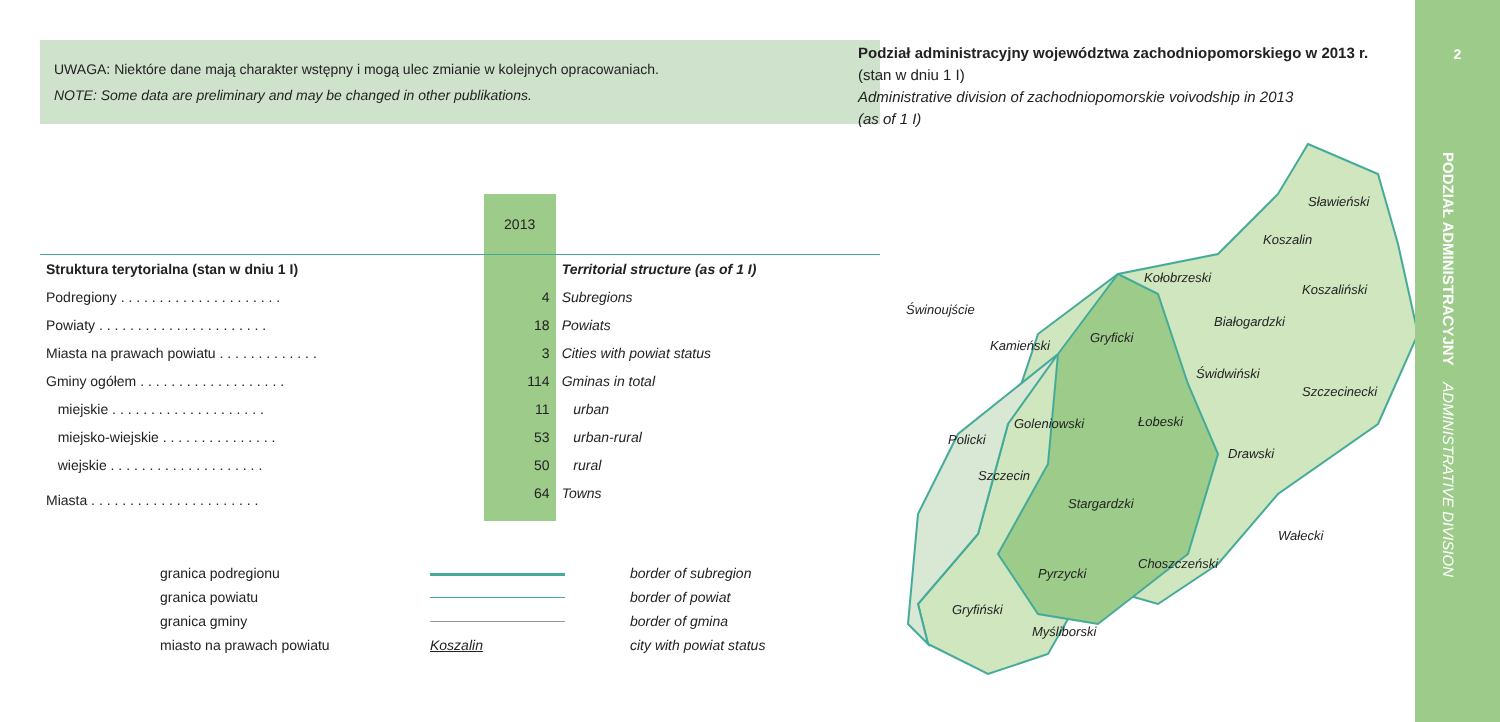UWAGA: Niektóre dane mają charakter wstępny i mogą ulec zmianie w kolejnych opracowaniach.
NOTE: Some data are preliminary and may be changed in other publikations.
| | 2013 | |
| --- | --- | --- |
| Struktura terytorialna (stan w dniu 1 I) | | Territorial structure (as of 1 I) |
| Podregiony . . . . . . . . . . . . . . . . . . . . . | 4 | Subregions |
| Powiaty . . . . . . . . . . . . . . . . . . . . . . | 18 | Powiats |
| Miasta na prawach powiatu . . . . . . . . . . . . . | 3 | Cities with powiat status |
| Gminy ogółem . . . . . . . . . . . . . . . . . . . | 114 | Gminas in total |
| miejskie . . . . . . . . . . . . . . . . . . . . | 11 | urban |
| miejsko-wiejskie . . . . . . . . . . . . . . . | 53 | urban-rural |
| wiejskie . . . . . . . . . . . . . . . . . . . . | 50 | rural |
| Miasta . . . . . . . . . . . . . . . . . . . . . . | 64 | Towns |
granica podregionu border of subregion
granica powiatu border of powiat
granica gminy border of gmina
miasto na prawach powiatu Koszalin city with powiat status
Podział administracyjny województwa zachodniopomorskiego w 2013 r.
(stan w dniu 1 I)
Administrative division of zachodniopomorskie voivodship in 2013
(as of 1 I)
Sławieński
Koszalin
Koszaliński
Kołobrzeski
Białogardzki
Świnoujście
Kamieński
Gryficki
Świdwiński
Szczecinecki
Goleniowski
Łobeski
Policki
Drawski
Szczecin
Stargardzki
Wałecki
Choszczeński
Pyrzycki
Gryfiński
Myśliborski
2
PODZIAŁ ADMINISTRACYJNY ADMINISTRATIVE DIVISION